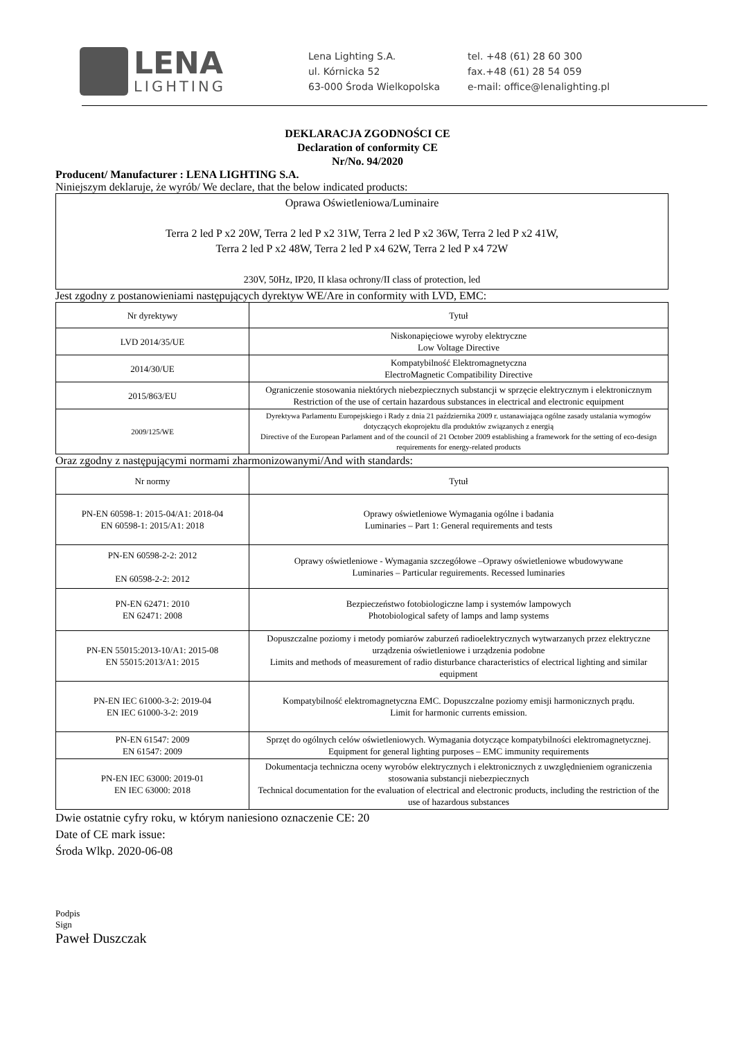LENA
LIGHTING
Lena Lighting S.A.
ul. Kórnicka 52
63-000 Środa Wielkopolska
tel. +48 (61) 28 60 300
fax.+48 (61) 28 54 059
e-mail: office@lenalighting.pl
DEKLARACJA ZGODNOŚCI CE
Declaration of conformity CE
Nr/No. 94/2020
Producent/ Manufacturer : LENA LIGHTING S.A.
Niniejszym deklaruje, że wyrób/ We declare, that the below indicated products:
Oprawa Oświetleniowa/Luminaire
Terra 2 led P x2 20W, Terra 2 led P x2 31W, Terra 2 led P x2 36W, Terra 2 led P x2 41W,
Terra 2 led P x2 48W, Terra 2 led P x4 62W, Terra 2 led P x4 72W
230V, 50Hz, IP20, II klasa ochrony/II class of protection, led
Jest zgodny z postanowieniami następujących dyrektyw WE/Are in conformity with LVD, EMC:
| Nr dyrektywy | Tytuł |
| --- | --- |
| LVD 2014/35/UE | Niskonapięciowe wyroby elektryczne Low Voltage Directive |
| 2014/30/UE | Kompatybilność Elektromagnetyczna ElectroMagnetic Compatibility Directive |
| 2015/863/EU | Ograniczenie stosowania niektórych niebezpiecznych substancji w sprzęcie elektrycznym i elektronicznym Restriction of the use of certain hazardous substances in electrical and electronic equipment |
| 2009/125/WE | Dyrektywa Parlamentu Europejskiego i Rady z dnia 21 października 2009 r. ustanawiająca ogólne zasady ustalania wymogów dotyczących ekoprojektu dla produktów związanych z energią Directive of the European Parlament and of the council of 21 October 2009 establishing a framework for the setting of eco-design requirements for energy-related products |
Oraz zgodny z następującymi normami zharmonizowanymi/And with standards:
| Nr normy | Tytuł |
| --- | --- |
| PN-EN 60598-1: 2015-04/A1: 2018-04 EN 60598-1: 2015/A1: 2018 | Oprawy oświetleniowe Wymagania ogólne i badania Luminaries – Part 1: General requirements and tests |
| PN-EN 60598-2-2: 2012 EN 60598-2-2: 2012 | Oprawy oświetleniowe - Wymagania szczegółowe –Oprawy oświetleniowe wbudowywane Luminaries – Particular reguirements. Recessed luminaries |
| PN-EN 62471: 2010 EN 62471: 2008 | Bezpieczeństwo fotobiologiczne lamp i systemów lampowych Photobiological safety of lamps and lamp systems |
| PN-EN 55015:2013-10/A1: 2015-08 EN 55015:2013/A1: 2015 | Dopuszczalne poziomy i metody pomiarów zaburzeń radioelektrycznych wytwarzanych przez elektryczne urządzenia oświetleniowe i urządzenia podobne Limits and methods of measurement of radio disturbance characteristics of electrical lighting and similar equipment |
| PN-EN IEC 61000-3-2: 2019-04 EN IEC 61000-3-2: 2019 | Kompatybilność elektromagnetyczna EMC. Dopuszczalne poziomy emisji harmonicznych prądu. Limit for harmonic currents emission. |
| PN-EN 61547: 2009 EN 61547: 2009 | Sprzęt do ogólnych celów oświetleniowych. Wymagania dotyczące kompatybilności elektromagnetycznej. Equipment for general lighting purposes – EMC immunity requirements |
| PN-EN IEC 63000: 2019-01 EN IEC 63000: 2018 | Dokumentacja techniczna oceny wyrobów elektrycznych i elektronicznych z uwzględnieniem ograniczenia stosowania substancji niebezpiecznych Technical documentation for the evaluation of electrical and electronic products, including the restriction of the use of hazardous substances |
Dwie ostatnie cyfry roku, w którym naniesiono oznaczenie CE: 20
Date of CE mark issue:
Środa Wlkp. 2020-06-08
Podpis
Sign
Paweł Duszczak